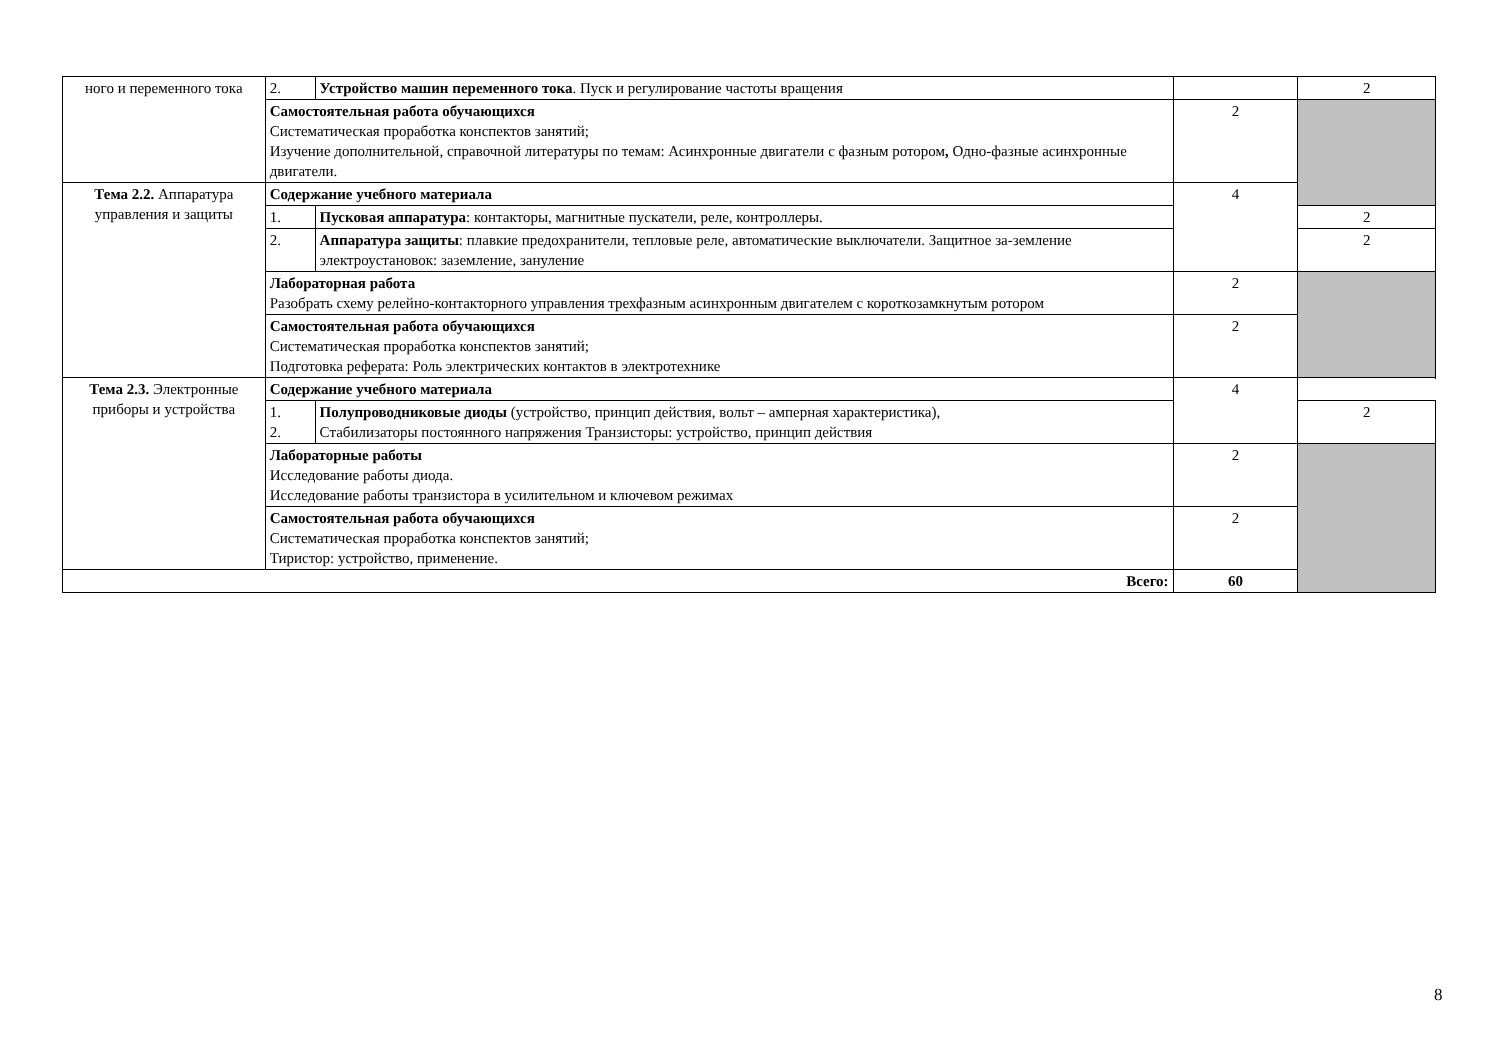| ного и переменного тока | 2. | Устройство машин переменного тока . Пуск и регулирование частоты вращения | | 2 |
| | Самостоятельная работа обучающихся Систематическая проработка конспектов занятий; Изучение дополнительной, справочной литературы по темам: Асинхронные двигатели с фазным ротором , Одно-фазные асинхронные двигатели. | | 2 | |
| Тема 2.2. Аппаратура управления и защиты | Содержание учебного материала | | 4 | |
| | 1. | Пусковая аппаратура : контакторы, магнитные пускатели, реле, контроллеры. | | 2 |
| | 2. | Аппаратура защиты : плавкие предохранители, тепловые реле, автоматические выключатели. Защитное за-земление электроустановок: заземление, зануление | | 2 |
| | Лабораторная работа Разобрать схему релейно-контакторного управления трехфазным асинхронным двигателем с короткозамкнутым ротором | | 2 | |
| | Самостоятельная работа обучающихся Систематическая проработка конспектов занятий; Подготовка реферата: Роль электрических контактов в электротехнике | | 2 | |
| Тема 2.3. Электронные приборы и устройства | Содержание учебного материала | | 4 | |
| | 1. 2. | Полупроводниковые диоды (устройство, принцип действия, вольт – амперная характеристика), Стабилизаторы постоянного напряжения Транзисторы: устройство, принцип действия | | 2 |
| | Лабораторные работы Исследование работы диода. Исследование работы транзистора в усилительном и ключевом режимах | | 2 | |
| | Самостоятельная работа обучающихся Систематическая проработка конспектов занятий; Тиристор: устройство, применение. | | 2 | |
| Всего: | | | 60 | |
8